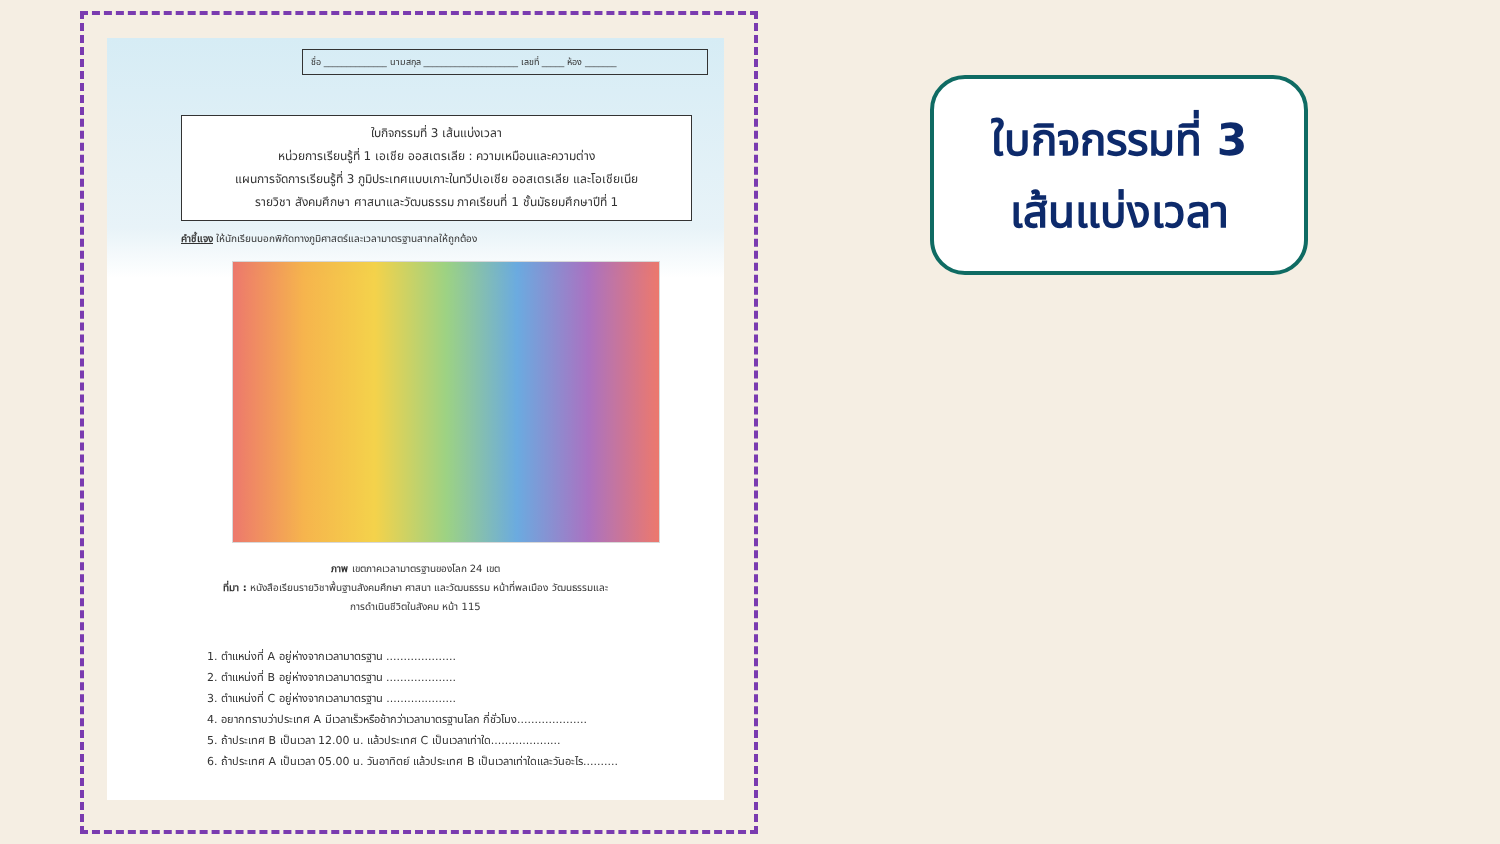ชื่อ ______________ นามสกุล _____________________ เลขที่ _____ ห้อง _______
ใบกิจกรรมที่ 3 เส้นแบ่งเวลา
หน่วยการเรียนรู้ที่ 1 เอเชีย ออสเตรเลีย : ความเหมือนและความต่าง
แผนการจัดการเรียนรู้ที่ 3 ภูมิประเทศแบบเกาะในทวีปเอเชีย ออสเตรเลีย และโอเชียเนีย
รายวิชา สังคมศึกษา ศาสนาและวัฒนธรรม ภาคเรียนที่ 1 ชั้นมัธยมศึกษาปีที่ 1
คำชี้แจง ให้นักเรียนบอกพิกัดทางภูมิศาสตร์และเวลามาตรฐานสากลให้ถูกต้อง
ภาพ เขตภาคเวลามาตรฐานของโลก 24 เขต
ที่มา : หนังสือเรียนรายวิชาพื้นฐานสังคมศึกษา ศาสนา และวัฒนธรรม หน้าที่พลเมือง วัฒนธรรมและ
การดำเนินชีวิตในสังคม หน้า 115
1. ตำแหน่งที่ A อยู่ห่างจากเวลามาตรฐาน ....................
2. ตำแหน่งที่ B อยู่ห่างจากเวลามาตรฐาน ....................
3. ตำแหน่งที่ C อยู่ห่างจากเวลามาตรฐาน ....................
4. อยากทราบว่าประเทศ A มีเวลาเร็วหรือช้ากว่าเวลามาตรฐานโลก กี่ชั่วโมง....................
5. ถ้าประเทศ B เป็นเวลา 12.00 น. แล้วประเทศ C เป็นเวลาเท่าใด....................
6. ถ้าประเทศ A เป็นเวลา 05.00 น. วันอาทิตย์ แล้วประเทศ B เป็นเวลาเท่าใดและวันอะไร..........
ใบกิจกรรมที่ 3
เส้นแบ่งเวลา